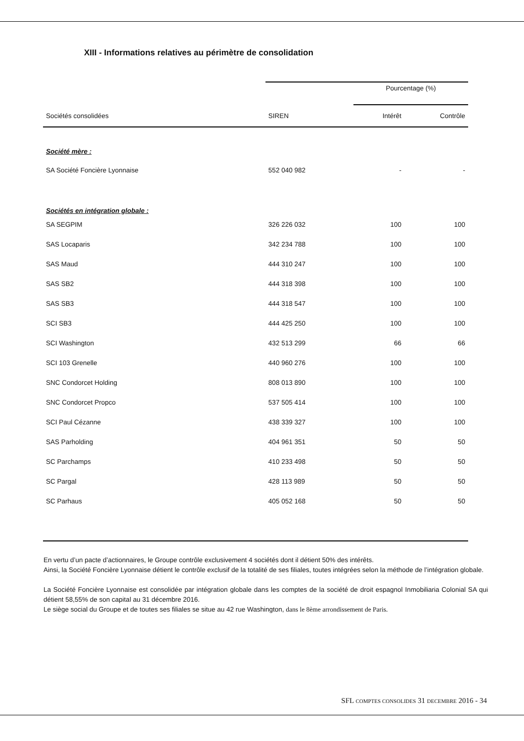XIII - Informations relatives au périmètre de consolidation
| | | Pourcentage (%) | |
| --- | --- | --- | --- |
| Sociétés consolidées | SIREN | Intérêt | Contrôle |
| Société mère : | | | |
| SA Société Foncière Lyonnaise | 552 040 982 | - | - |
| Sociétés en intégration globale : | | | |
| SA SEGPIM | 326 226 032 | 100 | 100 |
| SAS Locaparis | 342 234 788 | 100 | 100 |
| SAS Maud | 444 310 247 | 100 | 100 |
| SAS SB2 | 444 318 398 | 100 | 100 |
| SAS SB3 | 444 318 547 | 100 | 100 |
| SCI SB3 | 444 425 250 | 100 | 100 |
| SCI Washington | 432 513 299 | 66 | 66 |
| SCI 103 Grenelle | 440 960 276 | 100 | 100 |
| SNC Condorcet Holding | 808 013 890 | 100 | 100 |
| SNC Condorcet Propco | 537 505 414 | 100 | 100 |
| SCI Paul Cézanne | 438 339 327 | 100 | 100 |
| SAS Parholding | 404 961 351 | 50 | 50 |
| SC Parchamps | 410 233 498 | 50 | 50 |
| SC Pargal | 428 113 989 | 50 | 50 |
| SC Parhaus | 405 052 168 | 50 | 50 |
En vertu d’un pacte d’actionnaires, le Groupe contrôle exclusivement 4 sociétés dont il détient 50% des intérêts.
Ainsi, la Société Foncière Lyonnaise détient le contrôle exclusif de la totalité de ses filiales, toutes intégrées selon la méthode de l’intégration globale.
La Société Foncière Lyonnaise est consolidée par intégration globale dans les comptes de la société de droit espagnol Inmobiliaria Colonial SA qui détient 58,55% de son capital au 31 décembre 2016.
Le siège social du Groupe et de toutes ses filiales se situe au 42 rue Washington, dans le 8ème arrondissement de Paris.
SFL COMPTES CONSOLIDES 31 DECEMBRE 2016 - 34